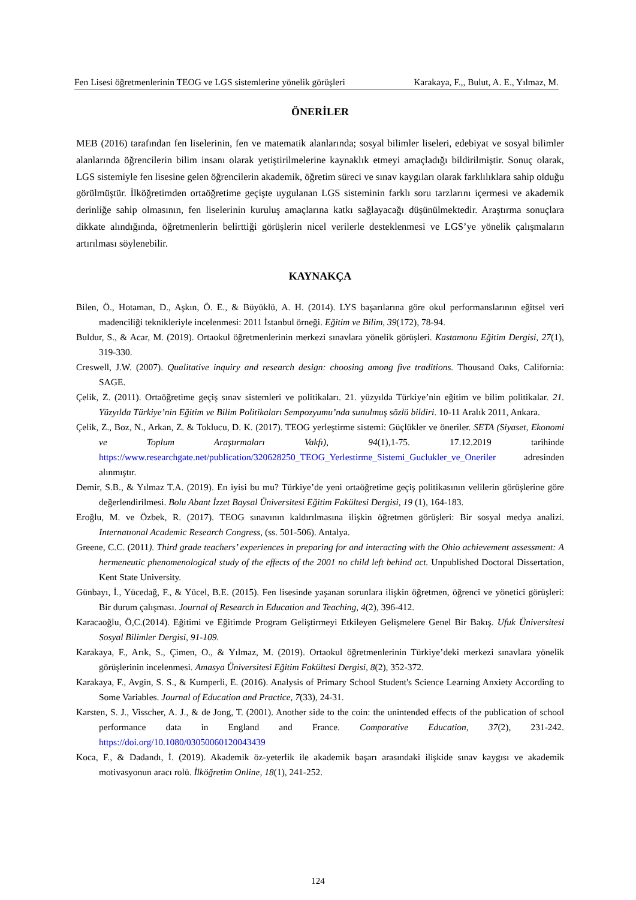Fen Lisesi öğretmenlerinin TEOG ve LGS sistemlerine yönelik görüşleri Karakaya, F.,, Bulut, A. E., Yılmaz, M.
ÖNERİLER
MEB (2016) tarafından fen liselerinin, fen ve matematik alanlarında; sosyal bilimler liseleri, edebiyat ve sosyal bilimler alanlarında öğrencilerin bilim insanı olarak yetiştirilmelerine kaynaklık etmeyi amaçladığı bildirilmiştir. Sonuç olarak, LGS sistemiyle fen lisesine gelen öğrencilerin akademik, öğretim süreci ve sınav kaygıları olarak farklılıklara sahip olduğu görülmüştür. İlköğretimden ortaöğretime geçişte uygulanan LGS sisteminin farklı soru tarzlarını içermesi ve akademik derinliğe sahip olmasının, fen liselerinin kuruluş amaçlarına katkı sağlayacağı düşünülmektedir. Araştırma sonuçlara dikkate alındığında, öğretmenlerin belirttiği görüşlerin nicel verilerle desteklenmesi ve LGS’ye yönelik çalışmaların artırılması söylenebilir.
KAYNAKÇA
Bilen, Ö., Hotaman, D., Aşkın, Ö. E., & Büyüklü, A. H. (2014). LYS başarılarına göre okul performanslarının eğitsel veri madenciliği teknikleriyle incelenmesi: 2011 İstanbul örneği. Eğitim ve Bilim, 39(172), 78-94.
Buldur, S., & Acar, M. (2019). Ortaokul öğretmenlerinin merkezi sınavlara yönelik görüşleri. Kastamonu Eğitim Dergisi, 27(1), 319-330.
Creswell, J.W. (2007). Qualitative inquiry and research design: choosing among five traditions. Thousand Oaks, California: SAGE.
Çelik, Z. (2011). Ortaöğretime geçiş sınav sistemleri ve politikaları. 21. yüzyılda Türkiye’nin eğitim ve bilim politikalar. 21. Yüzyılda Türkiye’nin Eğitim ve Bilim Politikaları Sempozyumu’nda sunulmuş sözlü bildiri. 10-11 Aralık 2011, Ankara.
Çelik, Z., Boz, N., Arkan, Z. & Toklucu, D. K. (2017). TEOG yerleştirme sistemi: Güçlükler ve öneriler. SETA (Siyaset, Ekonomi ve Toplum Araştırmaları Vakfı), 94(1),1-75. 17.12.2019 tarihinde https://www.researchgate.net/publication/320628250_TEOG_Yerlestirme_Sistemi_Guclukler_ve_Oneriler adresinden alınmıştır.
Demir, S.B., & Yılmaz T.A. (2019). En iyisi bu mu? Türkiye’de yeni ortaöğretime geçiş politikasının velilerin görüşlerine göre değerlendirilmesi. Bolu Abant İzzet Baysal Üniversitesi Eğitim Fakültesi Dergisi, 19 (1), 164-183.
Eroğlu, M. ve Özbek, R. (2017). TEOG sınavının kaldırılmasına ilişkin öğretmen görüşleri: Bir sosyal medya analizi. Internatıonal Academic Research Congress, (ss. 501-506). Antalya.
Greene, C.C. (2011). Third grade teachers’ experiences in preparing for and interacting with the Ohio achievement assessment: A hermeneutic phenomenological study of the effects of the 2001 no child left behind act. Unpublished Doctoral Dissertation, Kent State University.
Günbayı, İ., Yücedağ, F., & Yücel, B.E. (2015). Fen lisesinde yaşanan sorunlara ilişkin öğretmen, öğrenci ve yönetici görüşleri: Bir durum çalışması. Journal of Research in Education and Teaching, 4(2), 396-412.
Karacaoğlu, Ö,C.(2014). Eğitimi ve Eğitimde Program Geliştirmeyi Etkileyen Gelişmelere Genel Bir Bakış. Ufuk Üniversitesi Sosyal Bilimler Dergisi, 91-109.
Karakaya, F., Arık, S., Çimen, O., & Yılmaz, M. (2019). Ortaokul öğretmenlerinin Türkiye’deki merkezi sınavlara yönelik görüşlerinin incelenmesi. Amasya Üniversitesi Eğitim Fakültesi Dergisi, 8(2), 352-372.
Karakaya, F., Avgin, S. S., & Kumperli, E. (2016). Analysis of Primary School Student's Science Learning Anxiety According to Some Variables. Journal of Education and Practice, 7(33), 24-31.
Karsten, S. J., Visscher, A. J., & de Jong, T. (2001). Another side to the coin: the unintended effects of the publication of school performance data in England and France. Comparative Education, 37(2), 231-242. https://doi.org/10.1080/03050060120043439
Koca, F., & Dadandı, İ. (2019). Akademik öz-yeterlik ile akademik başarı arasındaki ilişkide sınav kaygısı ve akademik motivasyonun aracı rolü. İlköğretim Online, 18(1), 241-252.
124